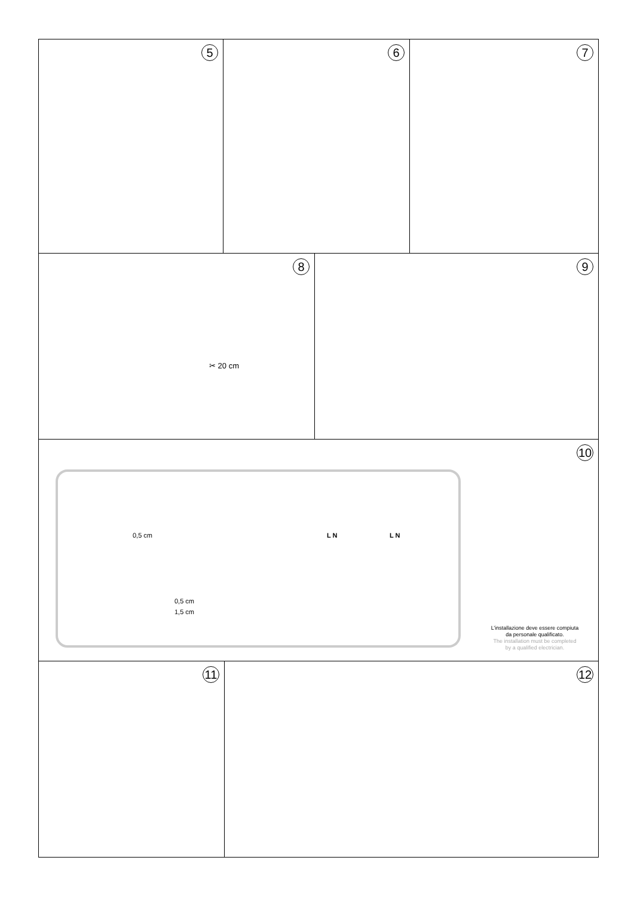5
6
7
8
✂ 20 cm
9
10
0,5 cm
0,5 cm
1,5 cm
L N
L N
L’installazione deve essere compiuta
da personale qualificato.
The installation must be completed
by a qualified electrician.
11
12